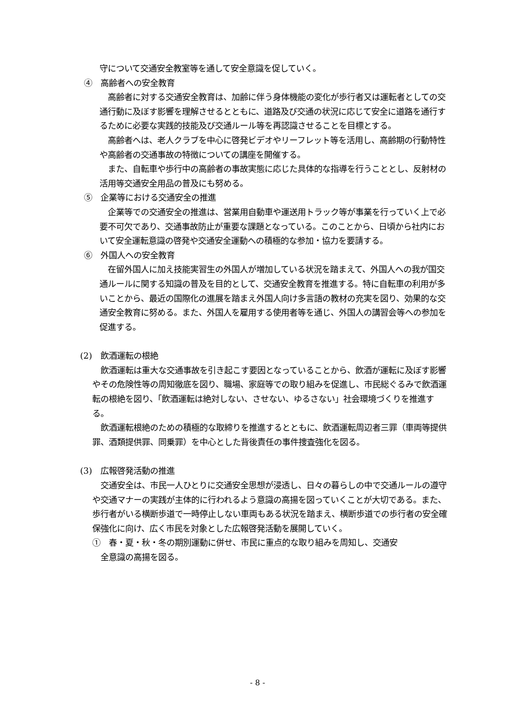守について交通安全教室等を通して安全意識を促していく。
④　高齢者への安全教育
高齢者に対する交通安全教育は、加齢に伴う身体機能の変化が歩行者又は運転者としての交通行動に及ぼす影響を理解させるとともに、道路及び交通の状況に応じて安全に道路を通行するために必要な実践的技能及び交通ルール等を再認識させることを目標とする。
高齢者へは、老人クラブを中心に啓発ビデオやリーフレット等を活用し、高齢期の行動特性や高齢者の交通事故の特徴についての講座を開催する。
また、自転車や歩行中の高齢者の事故実態に応じた具体的な指導を行うこととし、反射材の活用等交通安全用品の普及にも努める。
⑤　企業等における交通安全の推進
企業等での交通安全の推進は、営業用自動車や運送用トラック等が事業を行っていく上で必要不可欠であり、交通事故防止が重要な課題となっている。このことから、日頃から社内において安全運転意識の啓発や交通安全運動への積極的な参加・協力を要請する。
⑥　外国人への安全教育
在留外国人に加え技能実習生の外国人が増加している状況を踏まえて、外国人への我が国交通ルールに関する知識の普及を目的として、交通安全教育を推進する。特に自転車の利用が多いことから、最近の国際化の進展を踏まえ外国人向け多言語の教材の充実を図り、効果的な交通安全教育に努める。また、外国人を雇用する使用者等を通じ、外国人の講習会等への参加を促進する。
(2)　飲酒運転の根絶
飲酒運転は重大な交通事故を引き起こす要因となっていることから、飲酒が運転に及ぼす影響やその危険性等の周知徹底を図り、職場、家庭等での取り組みを促進し、市民総ぐるみで飲酒運転の根絶を図り、「飲酒運転は絶対しない、させない、ゆるさない」社会環境づくりを推進する。
飲酒運転根絶のための積極的な取締りを推進するとともに、飲酒運転周辺者三罪（車両等提供罪、酒類提供罪、同乗罪）を中心とした背後責任の事件捜査強化を図る。
(3)　広報啓発活動の推進
交通安全は、市民一人ひとりに交通安全思想が浸透し、日々の暮らしの中で交通ルールの遵守や交通マナーの実践が主体的に行われるよう意識の高揚を図っていくことが大切である。また、歩行者がいる横断歩道で一時停止しない車両もある状況を踏まえ、横断歩道での歩行者の安全確保強化に向け、広く市民を対象とした広報啓発活動を展開していく。
①　春・夏・秋・冬の期別運動に併せ、市民に重点的な取り組みを周知し、交通安
　全意識の高揚を図る。
- 8 -